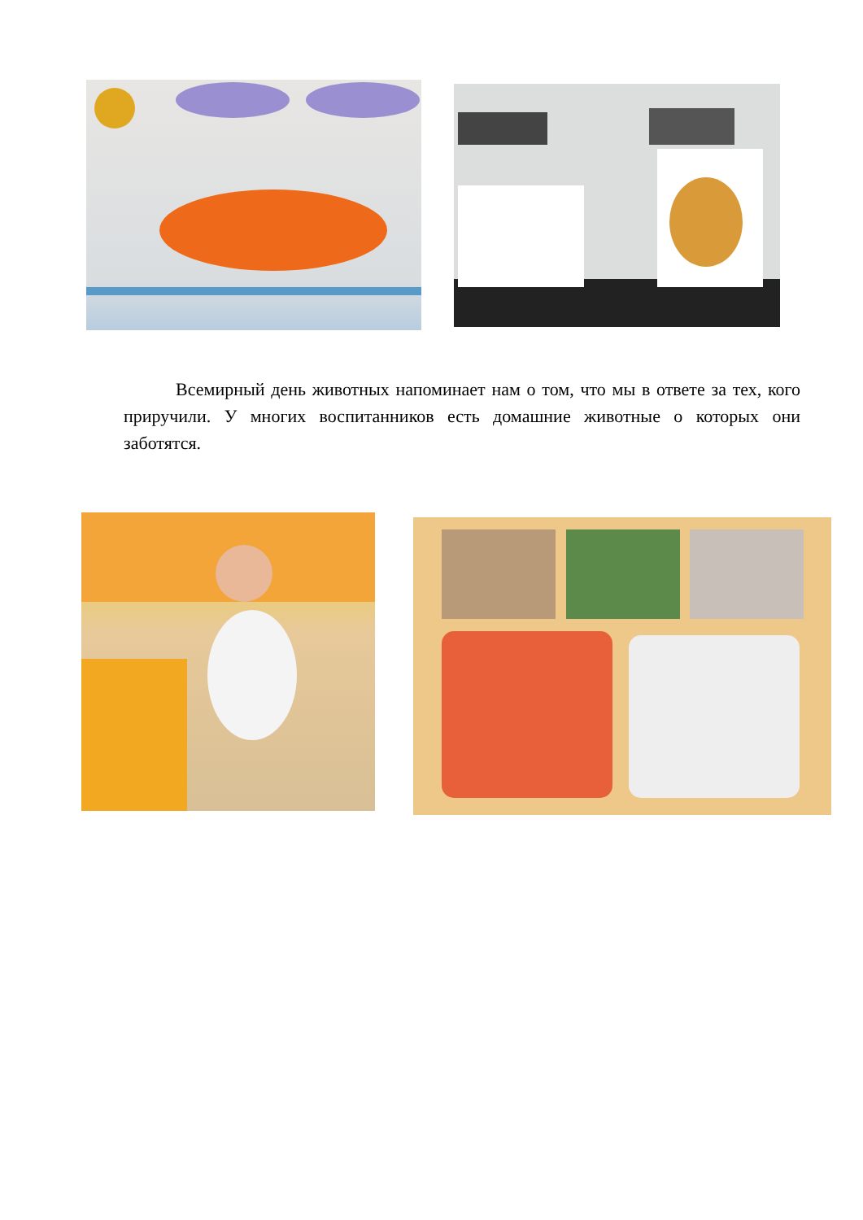Всемирный день животных напоминает нам о том, что мы в ответе за тех, кого приручили. У многих воспитанников есть домашние животные о которых они заботятся.